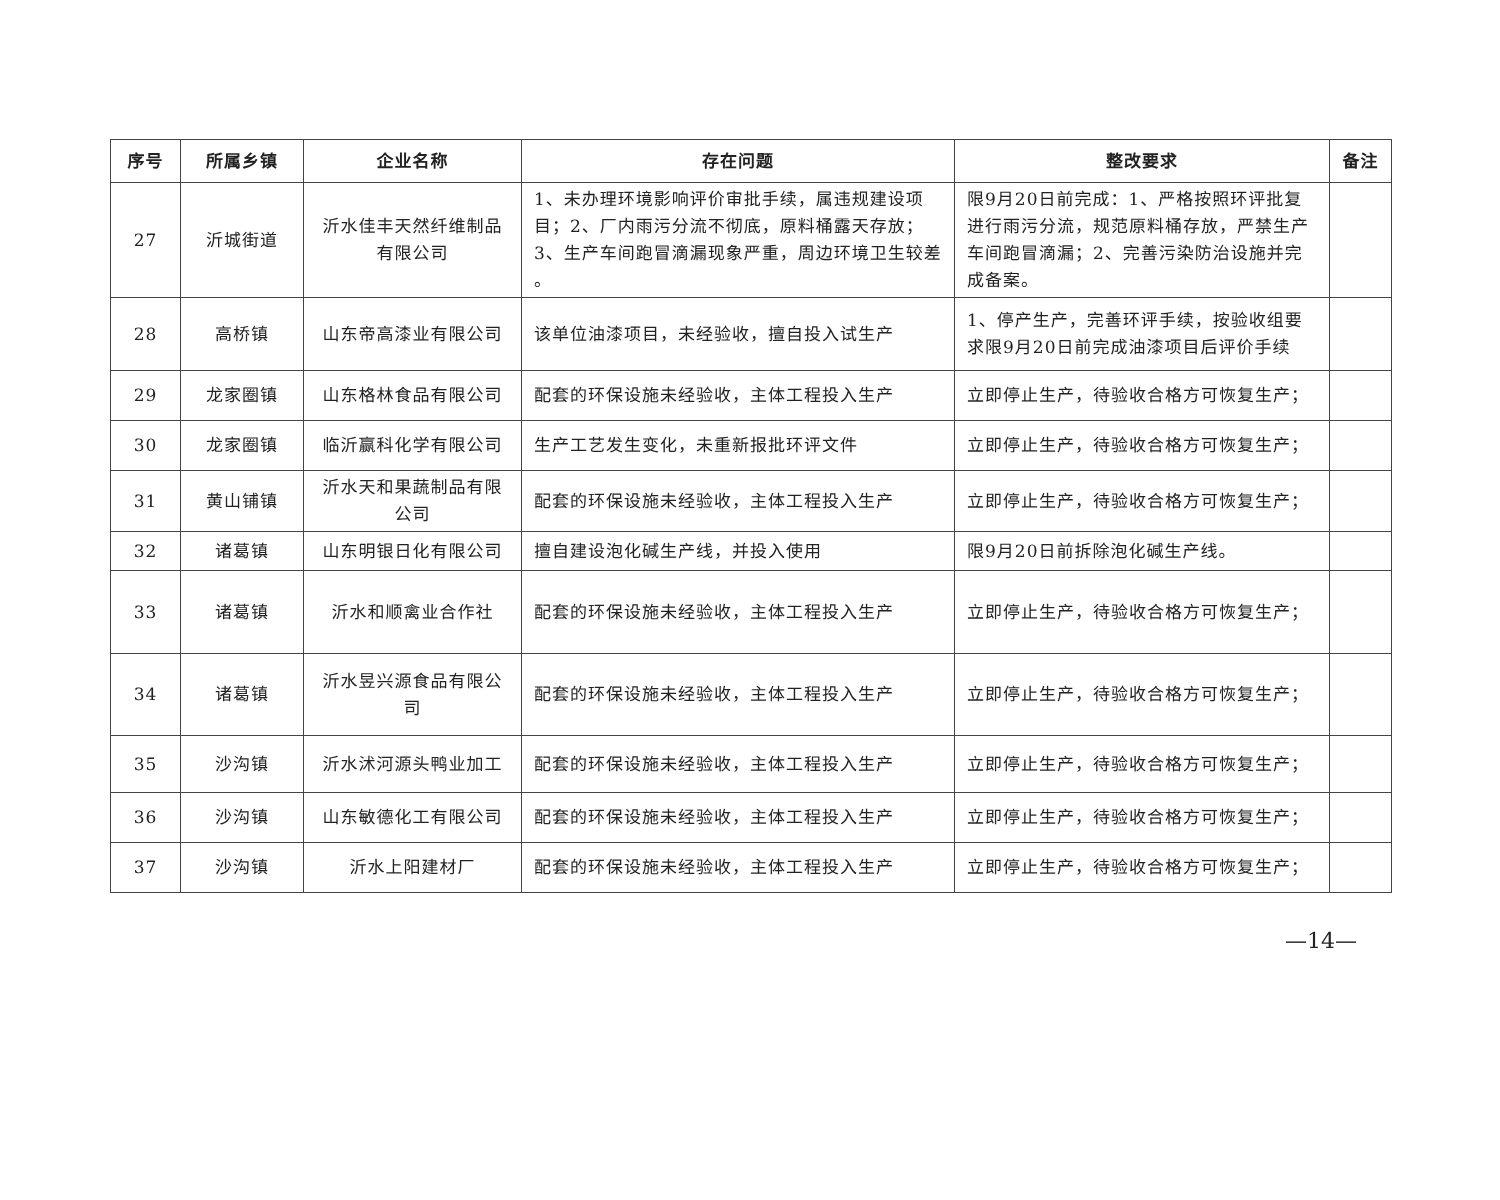| 序号 | 所属乡镇 | 企业名称 | 存在问题 | 整改要求 | 备注 |
| --- | --- | --- | --- | --- | --- |
| 27 | 沂城街道 | 沂水佳丰天然纤维制品有限公司 | 1、未办理环境影响评价审批手续，属违规建设项目；2、厂内雨污分流不彻底，原料桶露天存放；3、生产车间跑冒滴漏现象严重，周边环境卫生较差 。 | 限9月20日前完成：1、严格按照环评批复进行雨污分流，规范原料桶存放，严禁生产车间跑冒滴漏；2、完善污染防治设施并完成备案。 | |
| 28 | 高桥镇 | 山东帝高漆业有限公司 | 该单位油漆项目，未经验收，擅自投入试生产 | 1、停产生产，完善环评手续，按验收组要求限9月20日前完成油漆项目后评价手续 | |
| 29 | 龙家圈镇 | 山东格林食品有限公司 | 配套的环保设施未经验收，主体工程投入生产 | 立即停止生产，待验收合格方可恢复生产； | |
| 30 | 龙家圈镇 | 临沂赢科化学有限公司 | 生产工艺发生变化，未重新报批环评文件 | 立即停止生产，待验收合格方可恢复生产； | |
| 31 | 黄山铺镇 | 沂水天和果蔬制品有限公司 | 配套的环保设施未经验收，主体工程投入生产 | 立即停止生产，待验收合格方可恢复生产； | |
| 32 | 诸葛镇 | 山东明银日化有限公司 | 擅自建设泡化碱生产线，并投入使用 | 限9月20日前拆除泡化碱生产线。 | |
| 33 | 诸葛镇 | 沂水和顺禽业合作社 | 配套的环保设施未经验收，主体工程投入生产 | 立即停止生产，待验收合格方可恢复生产； | |
| 34 | 诸葛镇 | 沂水昱兴源食品有限公司 | 配套的环保设施未经验收，主体工程投入生产 | 立即停止生产，待验收合格方可恢复生产； | |
| 35 | 沙沟镇 | 沂水沭河源头鸭业加工 | 配套的环保设施未经验收，主体工程投入生产 | 立即停止生产，待验收合格方可恢复生产； | |
| 36 | 沙沟镇 | 山东敏德化工有限公司 | 配套的环保设施未经验收，主体工程投入生产 | 立即停止生产，待验收合格方可恢复生产； | |
| 37 | 沙沟镇 | 沂水上阳建材厂 | 配套的环保设施未经验收，主体工程投入生产 | 立即停止生产，待验收合格方可恢复生产； | |
—14—